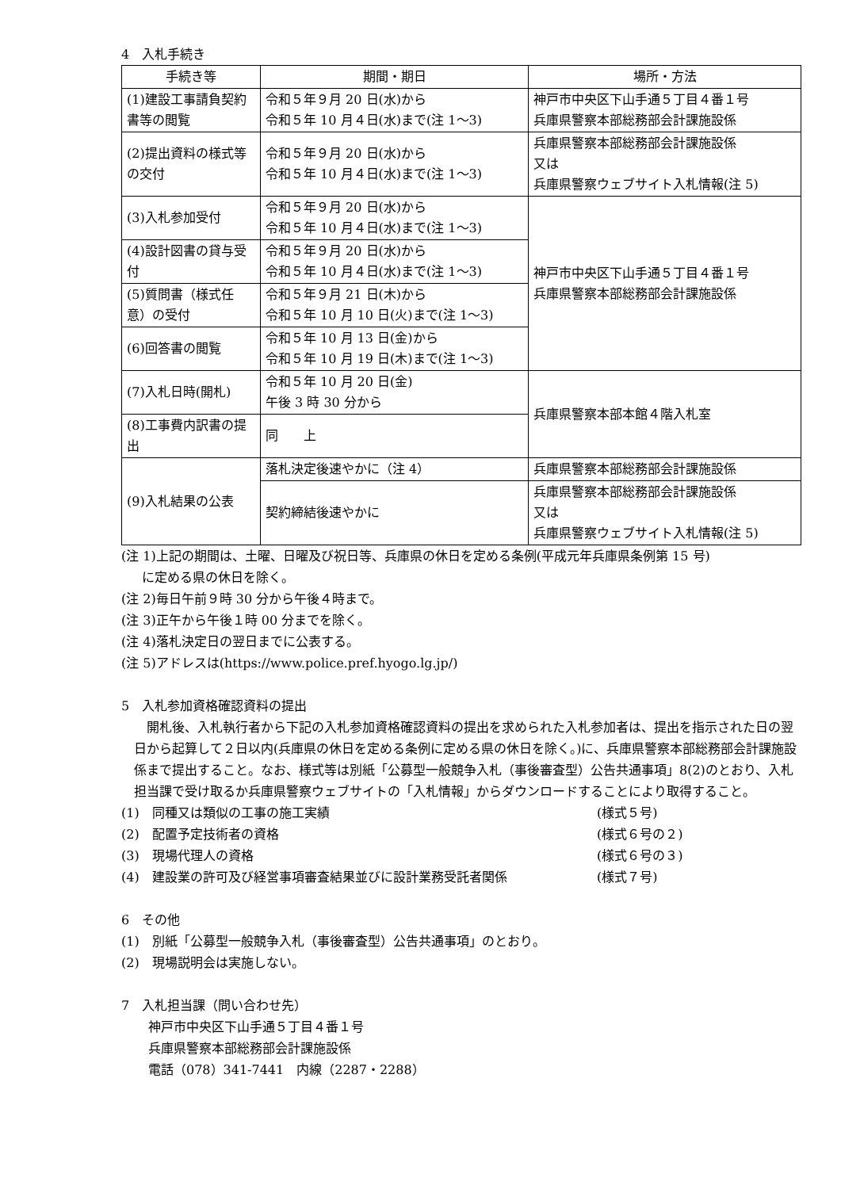4　入札手続き
| 手続き等 | 期間・期日 | 場所・方法 |
| --- | --- | --- |
| (1)建設工事請負契約書等の閲覧 | 令和５年９月 20 日(水)から 令和５年 10 月４日(水)まで(注 1〜3) | 神戸市中央区下山手通５丁目４番１号 兵庫県警察本部総務部会計課施設係 |
| (2)提出資料の様式等の交付 | 令和５年９月 20 日(水)から 令和５年 10 月４日(水)まで(注 1〜3) | 兵庫県警察本部総務部会計課施設係 又は 兵庫県警察ウェブサイト入札情報(注 5) |
| (3)入札参加受付 | 令和５年９月 20 日(水)から 令和５年 10 月４日(水)まで(注 1〜3) | 神戸市中央区下山手通５丁目４番１号 兵庫県警察本部総務部会計課施設係 |
| (4)設計図書の貸与受付 | 令和５年９月 20 日(水)から 令和５年 10 月４日(水)まで(注 1〜3) | |
| (5)質問書（様式任意）の受付 | 令和５年９月 21 日(木)から 令和５年 10 月 10 日(火)まで(注 1〜3) | |
| (6)回答書の閲覧 | 令和５年 10 月 13 日(金)から 令和５年 10 月 19 日(木)まで(注 1〜3) | |
| (7)入札日時(開札) | 令和５年 10 月 20 日(金) 午後 3 時 30 分から | 兵庫県警察本部本館４階入札室 |
| (8)工事費内訳書の提出 | 同 上 | |
| (9)入札結果の公表 | 落札決定後速やかに（注 4） | 兵庫県警察本部総務部会計課施設係 |
| | 契約締結後速やかに | 兵庫県警察本部総務部会計課施設係 又は 兵庫県警察ウェブサイト入札情報(注 5) |
(注 1)上記の期間は、土曜、日曜及び祝日等、兵庫県の休日を定める条例(平成元年兵庫県条例第 15 号)
に定める県の休日を除く。
(注 2)毎日午前９時 30 分から午後４時まで。
(注 3)正午から午後１時 00 分までを除く。
(注 4)落札決定日の翌日までに公表する。
(注 5)アドレスは(https://www.police.pref.hyogo.lg.jp/)
5　入札参加資格確認資料の提出
　開札後、入札執行者から下記の入札参加資格確認資料の提出を求められた入札参加者は、提出を指示された日の翌日から起算して２日以内(兵庫県の休日を定める条例に定める県の休日を除く。)に、兵庫県警察本部総務部会計課施設係まで提出すること。なお、様式等は別紙「公募型一般競争入札（事後審査型）公告共通事項」8(2)のとおり、入札担当課で受け取るか兵庫県警察ウェブサイトの「入札情報」からダウンロードすることにより取得すること。
(1)　同種又は類似の工事の施工実績 (様式５号)
(2)　配置予定技術者の資格 (様式６号の２)
(3)　現場代理人の資格 (様式６号の３)
(4)　建設業の許可及び経営事項審査結果並びに設計業務受託者関係 (様式７号)
6　その他
(1)　別紙「公募型一般競争入札（事後審査型）公告共通事項」のとおり。
(2)　現場説明会は実施しない。
7　入札担当課（問い合わせ先）
神戸市中央区下山手通５丁目４番１号
兵庫県警察本部総務部会計課施設係
電話（078）341-7441　内線（2287・2288）